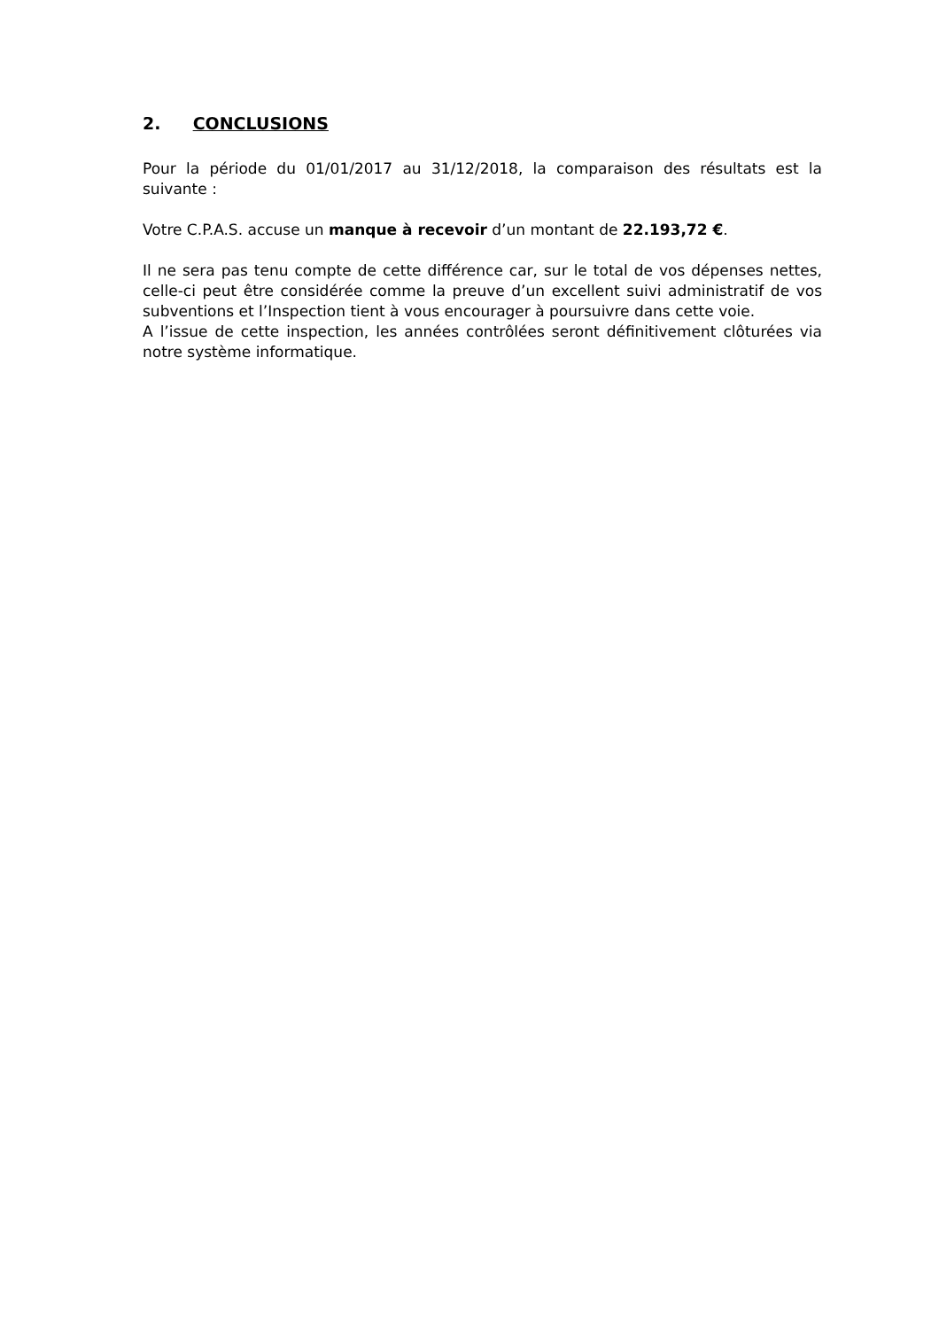2. CONCLUSIONS
Pour la période du 01/01/2017 au 31/12/2018, la comparaison des résultats est la suivante :
Votre C.P.A.S. accuse un manque à recevoir d’un montant de 22.193,72 €.
Il ne sera pas tenu compte de cette différence car, sur le total de vos dépenses nettes, celle-ci peut être considérée comme la preuve d’un excellent suivi administratif de vos subventions et l’Inspection tient à vous encourager à poursuivre dans cette voie.
A l’issue de cette inspection, les années contrôlées seront définitivement clôturées via notre système informatique.